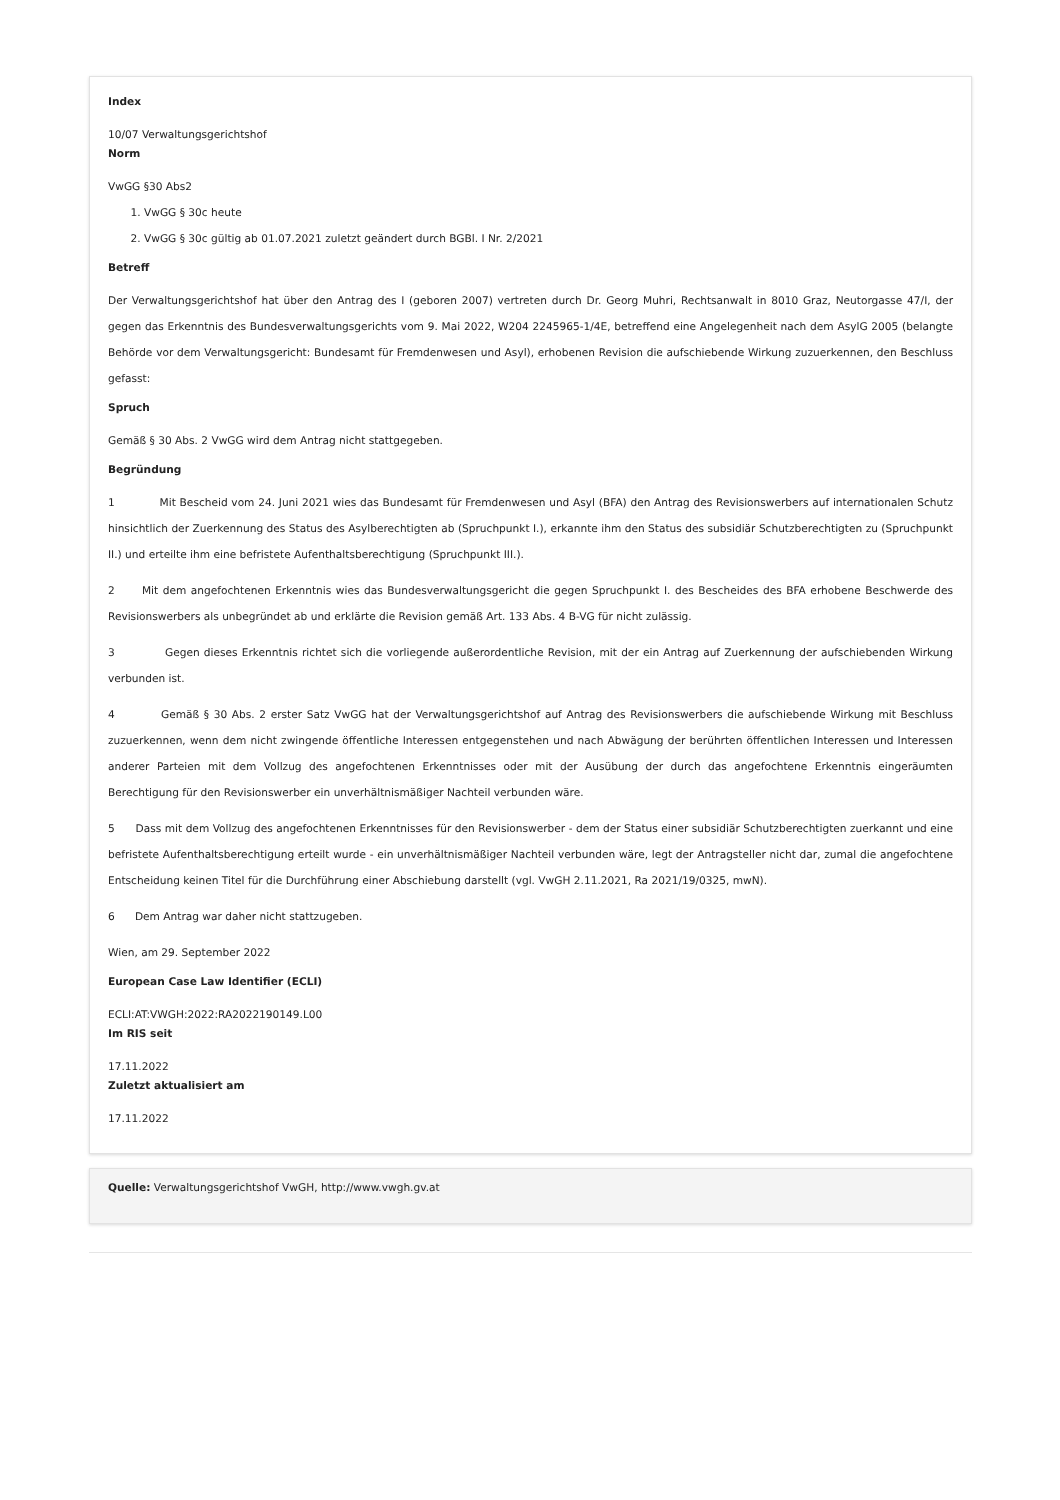Index
10/07 Verwaltungsgerichtshof
Norm
VwGG §30 Abs2
1. VwGG § 30c heute
2. VwGG § 30c gültig ab 01.07.2021 zuletzt geändert durch BGBl. I Nr. 2/2021
Betreff
Der Verwaltungsgerichtshof hat über den Antrag des I (geboren 2007) vertreten durch Dr. Georg Muhri, Rechtsanwalt in 8010 Graz, Neutorgasse 47/I, der gegen das Erkenntnis des Bundesverwaltungsgerichts vom 9. Mai 2022, W204 2245965-1/4E, betreffend eine Angelegenheit nach dem AsylG 2005 (belangte Behörde vor dem Verwaltungsgericht: Bundesamt für Fremdenwesen und Asyl), erhobenen Revision die aufschiebende Wirkung zuzuerkennen, den Beschluss gefasst:
Spruch
Gemäß § 30 Abs. 2 VwGG wird dem Antrag nicht stattgegeben.
Begründung
1 Mit Bescheid vom 24. Juni 2021 wies das Bundesamt für Fremdenwesen und Asyl (BFA) den Antrag des Revisionswerbers auf internationalen Schutz hinsichtlich der Zuerkennung des Status des Asylberechtigten ab (Spruchpunkt I.), erkannte ihm den Status des subsidiär Schutzberechtigten zu (Spruchpunkt II.) und erteilte ihm eine befristete Aufenthaltsberechtigung (Spruchpunkt III.).
2 Mit dem angefochtenen Erkenntnis wies das Bundesverwaltungsgericht die gegen Spruchpunkt I. des Bescheides des BFA erhobene Beschwerde des Revisionswerbers als unbegründet ab und erklärte die Revision gemäß Art. 133 Abs. 4 B-VG für nicht zulässig.
3 Gegen dieses Erkenntnis richtet sich die vorliegende außerordentliche Revision, mit der ein Antrag auf Zuerkennung der aufschiebenden Wirkung verbunden ist.
4 Gemäß § 30 Abs. 2 erster Satz VwGG hat der Verwaltungsgerichtshof auf Antrag des Revisionswerbers die aufschiebende Wirkung mit Beschluss zuzuerkennen, wenn dem nicht zwingende öffentliche Interessen entgegenstehen und nach Abwägung der berührten öffentlichen Interessen und Interessen anderer Parteien mit dem Vollzug des angefochtenen Erkenntnisses oder mit der Ausübung der durch das angefochtene Erkenntnis eingeräumten Berechtigung für den Revisionswerber ein unverhältnismäßiger Nachteil verbunden wäre.
5 Dass mit dem Vollzug des angefochtenen Erkenntnisses für den Revisionswerber - dem der Status einer subsidiär Schutzberechtigten zuerkannt und eine befristete Aufenthaltsberechtigung erteilt wurde - ein unverhältnismäßiger Nachteil verbunden wäre, legt der Antragsteller nicht dar, zumal die angefochtene Entscheidung keinen Titel für die Durchführung einer Abschiebung darstellt (vgl. VwGH 2.11.2021, Ra 2021/19/0325, mwN).
6 Dem Antrag war daher nicht stattzugeben.
Wien, am 29. September 2022
European Case Law Identifier (ECLI)
ECLI:AT:VWGH:2022:RA2022190149.L00
Im RIS seit
17.11.2022
Zuletzt aktualisiert am
17.11.2022
Quelle: Verwaltungsgerichtshof VwGH, http://www.vwgh.gv.at